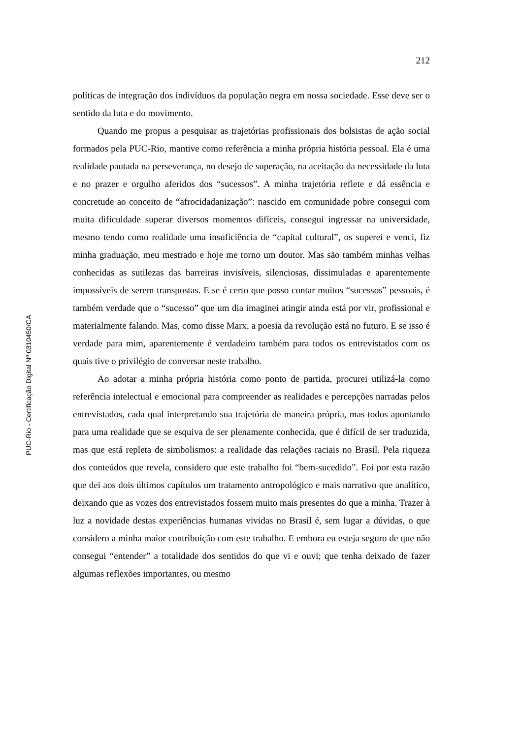212
PUC-Rio - Certificação Digital Nº 0310450/CA
políticas de integração dos indivíduos da população negra em nossa sociedade. Esse deve ser o sentido da luta e do movimento.
Quando me propus a pesquisar as trajetórias profissionais dos bolsistas de ação social formados pela PUC-Rio, mantive como referência a minha própria história pessoal. Ela é uma realidade pautada na perseverança, no desejo de superação, na aceitação da necessidade da luta e no prazer e orgulho aferidos dos “sucessos”. A minha trajetória reflete e dá essência e concretude ao conceito de “afrocidadanização”: nascido em comunidade pobre consegui com muita dificuldade superar diversos momentos difíceis, consegui ingressar na universidade, mesmo tendo como realidade uma insuficiência de “capital cultural”, os superei e venci, fiz minha graduação, meu mestrado e hoje me torno um doutor. Mas são também minhas velhas conhecidas as sutilezas das barreiras invisíveis, silenciosas, dissimuladas e aparentemente impossíveis de serem transpostas. E se é certo que posso contar muitos “sucessos” pessoais, é também verdade que o “sucesso” que um dia imaginei atingir ainda está por vir, profissional e materialmente falando. Mas, como disse Marx, a poesia da revolução está no futuro. E se isso é verdade para mim, aparentemente é verdadeiro também para todos os entrevistados com os quais tive o privilégio de conversar neste trabalho.
Ao adotar a minha própria história como ponto de partida, procurei utilizá-la como referência intelectual e emocional para compreender as realidades e percepções narradas pelos entrevistados, cada qual interpretando sua trajetória de maneira própria, mas todos apontando para uma realidade que se esquiva de ser plenamente conhecida, que é difícil de ser traduzida, mas que está repleta de simbolismos: a realidade das relações raciais no Brasil. Pela riqueza dos conteúdos que revela, considero que este trabalho foi “bem-sucedido”. Foi por esta razão que dei aos dois últimos capítulos um tratamento antropológico e mais narrativo que analítico, deixando que as vozes dos entrevistados fossem muito mais presentes do que a minha. Trazer à luz a novidade destas experiências humanas vividas no Brasil é, sem lugar a dúvidas, o que considero a minha maior contribuição com este trabalho. E embora eu esteja seguro de que não consegui “entender” a totalidade dos sentidos do que vi e ouvi; que tenha deixado de fazer algumas reflexões importantes, ou mesmo